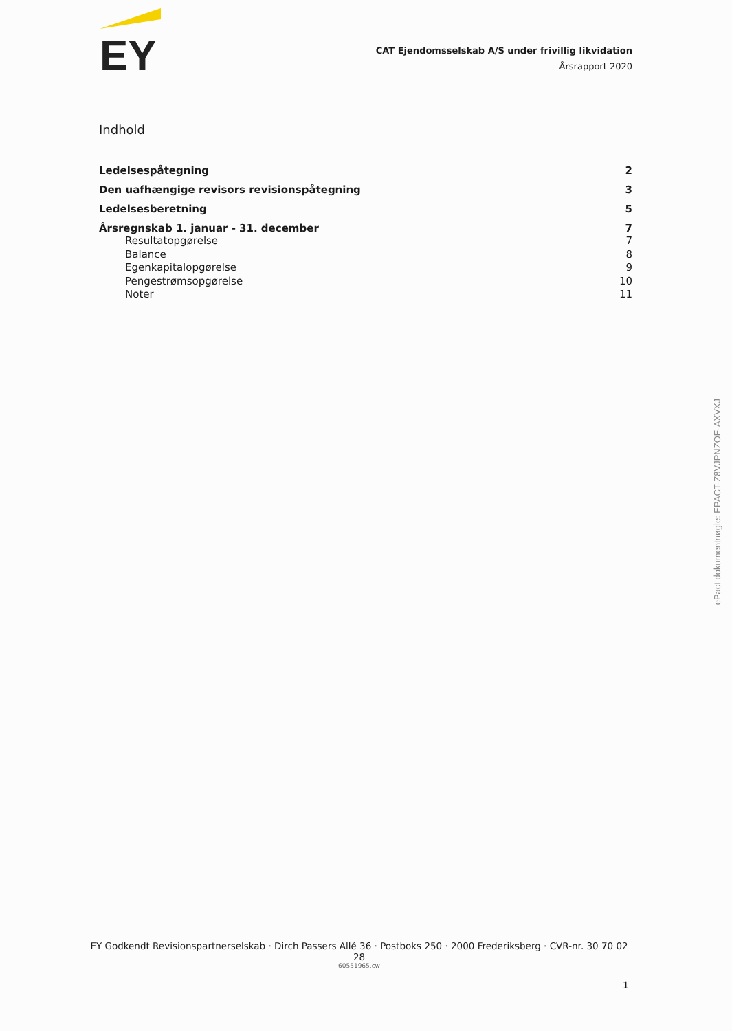EY
CAT Ejendomsselskab A/S under frivillig likvidation
Årsrapport 2020
Indhold
Ledelsespåtegning 2
Den uafhængige revisors revisionspåtegning 3
Ledelsesberetning 5
Årsregnskab 1. januar - 31. december 7
Resultatopgørelse 7
Balance 8
Egenkapitalopgørelse 9
Pengestrømsopgørelse 10
Noter 11
EY Godkendt Revisionspartnerselskab · Dirch Passers Allé 36 · Postboks 250 · 2000 Frederiksberg · CVR-nr. 30 70 02 28
60551965.cw
1
ePact dokumentnøgle: EPACT-Z8VJPNZOE-AXVXJ